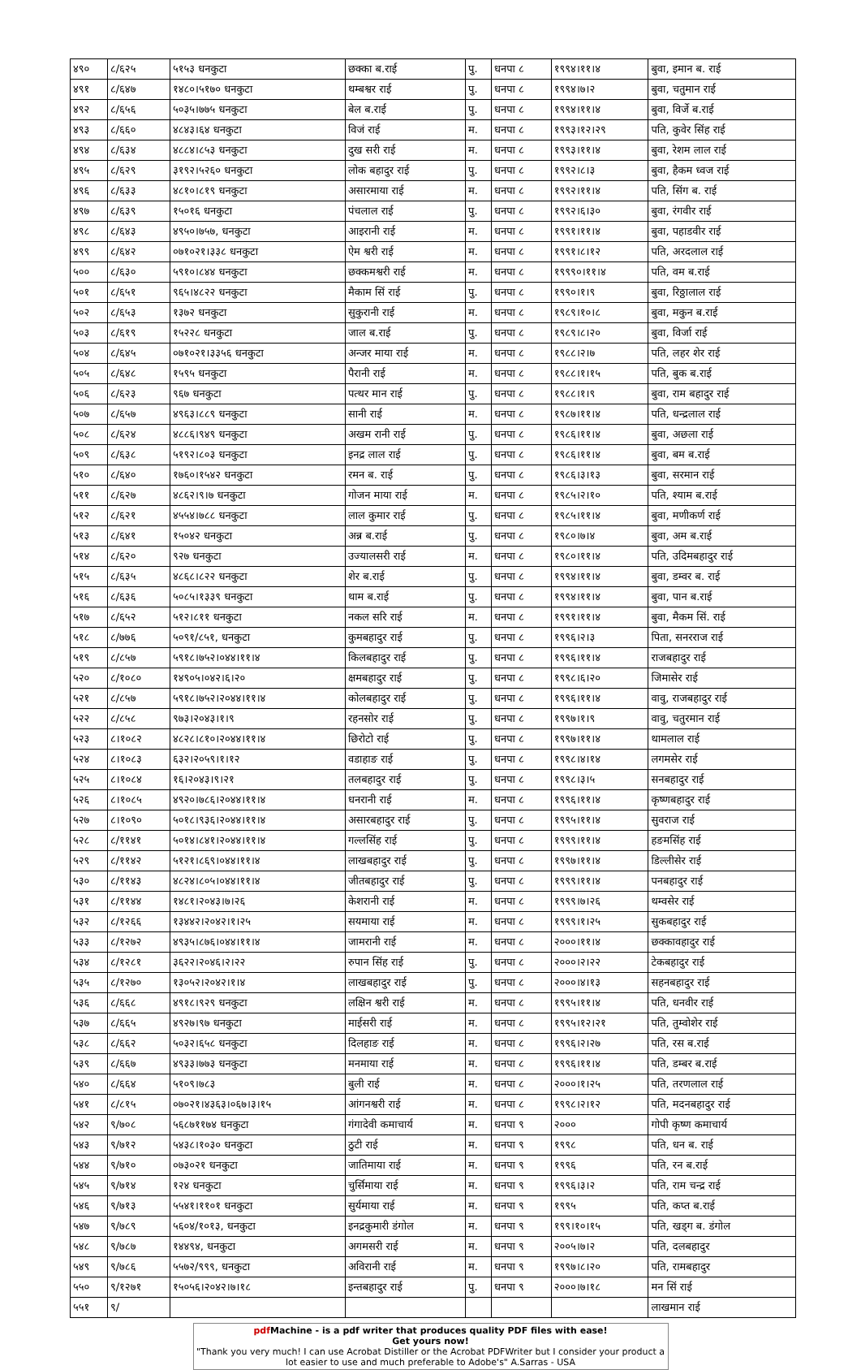| ४९० | ८/६२५ | ५१५३ धनकुटा | छक्का ब.राई | पु. | धनपा ८ | १९९४।११।४ | बुवा, इमान ब. राई |
| ४९१ | ८/६४७ | १४८०।५१७० धनकुटा | थम्बश्वर राई | पु. | धनपा ८ | १९९४।७।२ | बुवा, चतुमान राई |
| ४९२ | ८/६५६ | ५०३५।७७५ धनकुटा | बेल ब.राई | पु. | धनपा ८ | १९९४।११।४ | बुवा, विर्जे ब.राई |
| ४९३ | ८/६६० | ४८४३।६४ धनकुटा | विजं राई | म. | धनपा ८ | १९९३।१२।२९ | पति, कुवेर सिंह राई |
| ४९४ | ८/६३४ | ४८८४।८५३ धनकुटा | दुख सरी राई | म. | धनपा ८ | १९९३।११।४ | बुवा, रेशम लाल राई |
| ४९५ | ८/६२९ | ३१९२।५२६० धनकुटा | लोक बहादुर राई | पु. | धनपा ८ | १९९२।८।३ | बुवा, हैकम ध्वज राई |
| ४९६ | ८/६३३ | ४८१०।८१९ धनकुटा | असारमाया राई | म. | धनपा ८ | १९९२।११।४ | पति, सिंग ब. राई |
| ४९७ | ८/६३९ | १५०१६ धनकुटा | पंचलाल राई | पु. | धनपा ८ | १९९२।६।३० | बुवा, रंगवीर राई |
| ४९८ | ८/६४३ | ४९५०।७५७, धनकुटा | आइरानी राई | म. | धनपा ८ | १९९१।११।४ | बुवा, पहाडवीर राई |
| ४९९ | ८/६४२ | ०७१०२१।३३८ धनकुटा | ऐम श्वरी राई | म. | धनपा ८ | १९९१।८।१२ | पति, अरदलाल राई |
| ५०० | ८/६३० | ५९१०।८४४ धनकुटा | छक्कमश्वरी राई | म. | धनपा ८ | १९९९०।११।४ | पति, वम ब.राई |
| ५०१ | ८/६५१ | ९६५।४८२२ धनकुटा | मैकाम सिं राई | पु. | धनपा ८ | १९९०।१।९ | बुवा, रिठ्ठालाल राई |
| ५०२ | ८/६५३ | १३७२ धनकुटा | सुकुरानी राई | म. | धनपा ८ | १९८९।१०।८ | बुवा, मकुन ब.राई |
| ५०३ | ८/६१९ | १५२२८ धनकुटा | जाल ब.राई | पु. | धनपा ८ | १९८९।८।२० | बुवा, विर्जा राई |
| ५०४ | ८/६४५ | ०७१०२१।३३५६ धनकुटा | अन्जर माया राई | म. | धनपा ८ | १९८८।२।७ | पति, लहर शेर राई |
| ५०५ | ८/६४८ | १५९५ धनकुटा | पैरानी राई | म. | धनपा ८ | १९८८।१।१५ | पति, बुक ब.राई |
| ५०६ | ८/६२३ | ९६७ धनकुटा | पत्थर मान राई | पु. | धनपा ८ | १९८८।१।९ | बुवा, राम बहादुर राई |
| ५०७ | ८/६५७ | ४९६३।८८९ धनकुटा | सानी राई | म. | धनपा ८ | १९८७।११।४ | पति, धन्द्रलाल राई |
| ५०८ | ८/६२४ | ४८८६।९४९ धनकुटा | अखम रानी राई | पु. | धनपा ८ | १९८६।११।४ | बुवा, अछला राई |
| ५०९ | ८/६३८ | ५१९२।८०३ धनकुटा | इनद्र लाल राई | पु. | धनपा ८ | १९८६।११।४ | बुवा, बम ब.राई |
| ५१० | ८/६४० | १७६०।१५४२ धनकुटा | रमन ब. राई | पु. | धनपा ८ | १९८६।३।१३ | बुवा, सरमान राई |
| ५११ | ८/६२७ | ४८६२।९।७ धनकुटा | गोजन माया राई | म. | धनपा ८ | १९८५।२।१० | पति, श्याम ब.राई |
| ५१२ | ८/६२१ | ४५५४।७८८ धनकुटा | लाल कुमार राई | पु. | धनपा ८ | १९८५।११।४ | बुवा, मणीकर्ण राई |
| ५१३ | ८/६४१ | १५०४२ धनकुटा | अन्न ब.राई | पु. | धनपा ८ | १९८०।७।४ | बुवा, अम ब.राई |
| ५१४ | ८/६२० | ९२७ धनकुटा | उज्यालसरी राई | म. | धनपा ८ | १९८०।११।४ | पति, उदिमबहादुर राई |
| ५१५ | ८/६३५ | ४८६८।८२२ धनकुटा | शेर ब.राई | पु. | धनपा ८ | १९९४।११।४ | बुवा, डम्वर ब. राई |
| ५१६ | ८/६३६ | ५०८५।१३३९ धनकुटा | थाम ब.राई | पु. | धनपा ८ | १९९४।११।४ | बुवा, पान ब.राई |
| ५१७ | ८/६५२ | ५१२।८११ धनकुटा | नकल सरि राई | म. | धनपा ८ | १९९१।११।४ | बुवा, मैकम सिं. राई |
| ५१८ | ८/७७६ | ५०९१/८५१, धनकुटा | कुमबहादुर राई | पु. | धनपा ८ | १९९६।२।३ | पिता, सनरराज राई |
| ५१९ | ८/८५७ | ५९१८।७५२।०४४।११।४ | किलबहादुर राई | पु. | धनपा ८ | १९९६।११।४ | राजबहादुर राई |
| ५२० | ८/१०८० | १४९०५।०४२।६।२० | क्षमबहादुर राई | पु. | धनपा ८ | १९९८।६।२० | जिमासेर राई |
| ५२१ | ८/८५७ | ५९१८।७५२।२०४४।११।४ | कोलबहादुर राई | पु. | धनपा ८ | १९९६।११।४ | वावु, राजबहादुर राई |
| ५२२ | ८/८५८ | ९७३।२०४३।१।९ | रहनसोर राई | पु. | धनपा ८ | १९९७।१।९ | वावु, चतुरमान राई |
| ५२३ | ८।१०८२ | ४८२८।८१०।२०४४।११।४ | छिरोटो राई | पु. | धनपा ८ | १९९७।११।४ | थामलाल राई |
| ५२४ | ८।१०८३ | ६३२।२०५९।१।१२ | वडाहाङ राई | पु. | धनपा ८ | १९९८।४।१४ | लगमसेर राई |
| ५२५ | ८।१०८४ | १६।२०४३।९।२१ | तलबहादुर राई | पु. | धनपा ८ | १९९८।३।५ | सनबहादुर राई |
| ५२६ | ८।१०८५ | ४९२०।७८६।२०४४।११।४ | धनरानी राई | म. | धनपा ८ | १९९६।११।४ | कृष्णबहादुर राई |
| ५२७ | ८।१०९० | ५०१८।९३६।२०४४।११।४ | असारबहादुर राई | पु. | धनपा ८ | १९९५।११।४ | सुवराज राई |
| ५२८ | ८/११४१ | ५०१४।८४१।२०४४।११।४ | गल्लसिंह राई | पु. | धनपा ८ | १९९९।११।४ | हङमसिंह राई |
| ५२९ | ८/११४२ | ५१२१।८६९।०४४।११।४ | लाखबहादुर राई | पु. | धनपा ८ | १९९७।११।४ | डिल्लीसेर राई |
| ५३० | ८/११४३ | ४८२४।८०५।०४४।११।४ | जीतबहादुर राई | पु. | धनपा ८ | १९९९।११।४ | पनबहादुर राई |
| ५३१ | ८/११४४ | १४८१।२०४३।७।२६ | केशरानी राई | म. | धनपा ८ | १९९९।७।२६ | थम्वसेर राई |
| ५३२ | ८/१२६६ | १३४४२।२०४२।१।२५ | सयमाया राई | म. | धनपा ८ | १९९९।१।२५ | सुकबहादुर राई |
| ५३३ | ८/१२७२ | ४९३५।८७६।०४४।११।४ | जामरानी राई | म. | धनपा ८ | २०००।११।४ | छक्कावहादुर राई |
| ५३४ | ८/१२८१ | ३६२२।२०४६।२।२२ | रुपान सिंह राई | पु. | धनपा ८ | २०००।२।२२ | टेकबहादुर राई |
| ५३५ | ८/१२७० | १३०५२।२०४२।१।४ | लाखबहादुर राई | पु. | धनपा ८ | २०००।४।१३ | सहनबहादुर राई |
| ५३६ | ८/६६८ | ४९१८।९२९ धनकुटा | लक्षिन श्वरी राई | म. | धनपा ८ | १९९५।११।४ | पति, धनवीर राई |
| ५३७ | ८/६६५ | ४९२७।९७ धनकुटा | माईसरी राई | म. | धनपा ८ | १९९५।१२।२१ | पति, तुम्वोशेर राई |
| ५३८ | ८/६६२ | ५०३२।६५८ धनकुटा | दिलहाङ राई | म. | धनपा ८ | १९९६।२।२७ | पति, रस ब.राई |
| ५३९ | ८/६६७ | ४९३३।७७३ धनकुटा | मनमाया राई | म. | धनपा ८ | १९९६।११।४ | पति, डम्बर ब.राई |
| ५४० | ८/६६४ | ५१०९।७८३ | बुली राई | म. | धनपा ८ | २०००।१।२५ | पति, तरणलाल राई |
| ५४१ | ८/८१५ | ०७०२१।४३६३।०६७।३।१५ | आंगनश्वरी राई | म. | धनपा ८ | १९९८।२।१२ | पति, मदनबहादुर राई |
| ५४२ | ९/७०८ | ५६८७११७४ धनकुटा | गंगादेवी कमाचार्य | म. | धनपा ९ | २००० | गोपी कृष्ण कमाचार्य |
| ५४३ | ९/७१२ | ५४३८।१०३० धनकुटा | ठुटी राई | म. | धनपा ९ | १९९८ | पति, धन ब. राई |
| ५४४ | ९/७१० | ०७३०२१ धनकुटा | जातिमाया राई | म. | धनपा ९ | १९९६ | पति, रन ब.राई |
| ५४५ | ९/७१४ | १२४ धनकुटा | चुर्सिमाया राई | म. | धनपा ९ | १९९६।३।२ | पति, राम चन्द्र राई |
| ५४६ | ९/७१३ | ५५४१।११०१ धनकुटा | सुर्यमाया राई | म. | धनपा ९ | १९९५ | पति, कप्त ब.राई |
| ५४७ | ९/७८९ | ५६०४/१०१३, धनकुटा | इनद्रकुमारी डंगोल | म. | धनपा ९ | १९९।१०।१५ | पति, खड्ग ब. डंगोल |
| ५४८ | ९/७८७ | १४४९४, धनकुटा | अगमसरी राई | म. | धनपा ९ | २००५।७।२ | पति, दलबहादुर |
| ५४९ | ९/७८६ | ५५७२/९९९, धनकुटा | अविरानी राई | म. | धनपा ९ | १९९७।८।२० | पति, रामबहादुर |
| ५५० | ९/१२७१ | १५०५६।२०४२।७।१८ | इन्तबहादुर राई | पु. | धनपा ९ | २०००।७।१८ | मन सिं राई |
| ५५१ | ९/ | | | | | | लाखमान राई |
pdf Machine - is a pdf writer that produces quality PDF files with ease!
Get yours now!
"Thank you very much! I can use Acrobat Distiller or the Acrobat PDFWriter but I consider your product a lot easier to use and much preferable to Adobe's" A.Sarras - USA